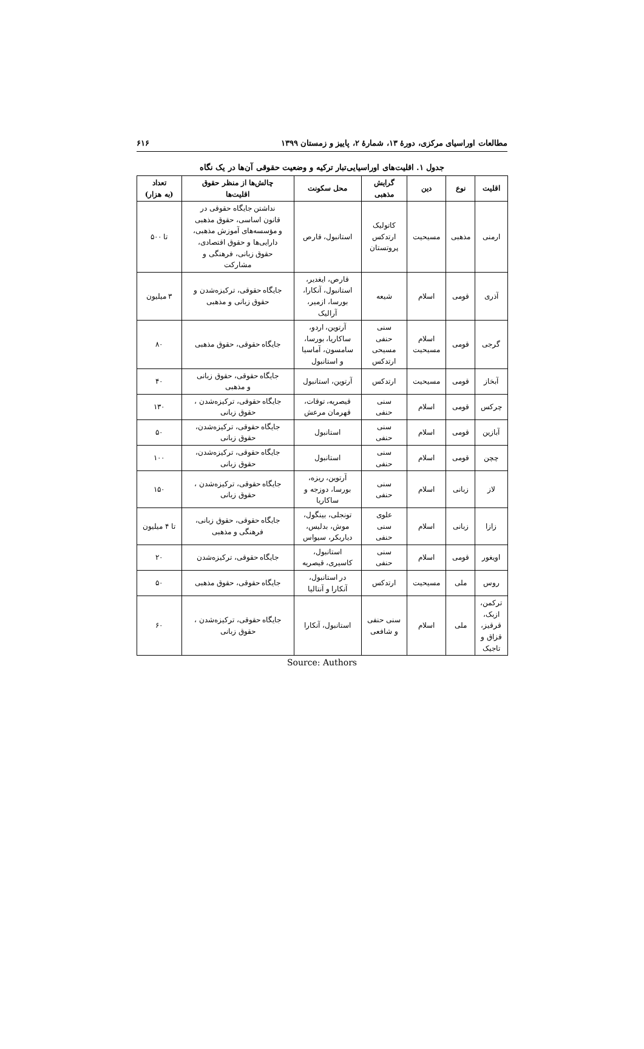مطالعات اوراسیای مرکزی، دورهٔ ۱۳، شمارهٔ ۲، پاییز و زمستان ۱۳۹۹ ۶۱۶
جدول ۱. اقلیت‌های اوراسیایی‌تبار ترکیه و وضعیت حقوقی آن‌ها در یک نگاه
| اقلیت | نوع | دین | گرایش مذهبی | محل سکونت | چالش‌ها از منظر حقوق اقلیت‌ها | تعداد (به هزار) |
| --- | --- | --- | --- | --- | --- | --- |
| ارمنی | مذهبی | مسیحیت | کاتولیک ارتدکس پروتستان | استانبول، قارص | نداشتن جایگاه حقوقی در قانون اساسی، حقوق مذهبی و مؤسسه‌های آموزش مذهبی، دارایی‌ها و حقوق اقتصادی، حقوق زبانی، فرهنگی و مشارکت | تا ۵۰۰ |
| آذری | قومی | اسلام | شیعه | قارص، ایغدیر، استانبول، آنکارا، بورسا، ازمیر، آرالیک | جایگاه حقوقی، ترکیزه‌شدن و حقوق زبانی و مذهبی | ۳ میلیون |
| گرجی | قومی | اسلام مسیحیت | سنی حنفی مسیحی ارتدکس | آرتوین، اردو، ساکاریا، بورسا، سامسون، آماسیا و استانبول | جایگاه حقوقی، حقوق مذهبی | ۸۰ |
| آبخاز | قومی | مسیحیت | ارتدکس | آرتوین، استانبول | جایگاه حقوقی، حقوق زبانی و مذهبی | ۴۰ |
| چرکس | قومی | اسلام | سنی حنفی | قیصریه، توقات، قهرمان مرعش | جایگاه حقوقی، ترکیزه‌شدن ، حقوق زبانی | ۱۳۰ |
| آبازین | قومی | اسلام | سنی حنفی | استانبول | جایگاه حقوقی، ترکیزه‌شدن، حقوق زبانی | ۵۰ |
| چچن | قومی | اسلام | سنی حنفی | استانبول | جایگاه حقوقی، ترکیزه‌شدن، حقوق زبانی | ۱۰۰ |
| لاز | زبانی | اسلام | سنی حنفی | آرتوین، ریزه، بورسا، دوزجه و ساکاریا | جایگاه حقوقی، ترکیزه‌شدن ، حقوق زبانی | ۱۵۰ |
| زازا | زبانی | اسلام | علوی سنی حنفی | تونجلی، بینگول، موش، بدلیس، دیاربکر، سیواس | جایگاه حقوقی، حقوق زبانی، فرهنگی و مذهبی | تا ۴ میلیون |
| اویغور | قومی | اسلام | سنی حنفی | استانبول، کاسیری، قیصریه | جایگاه حقوقی، ترکیزه‌شدن | ۲۰ |
| روس | ملی | مسیحیت | ارتدکس | در استانبول، آنکارا و آنتالیا | جایگاه حقوقی، حقوق مذهبی | ۵۰ |
| ترکمن، ازبک، قرقیز، قزاق و تاجیک | ملی | اسلام | سنی حنفی و شافعی | استانبول، آنکارا | جایگاه حقوقی، ترکیزه‌شدن ، حقوق زبانی | ۶۰ |
Source: Authors